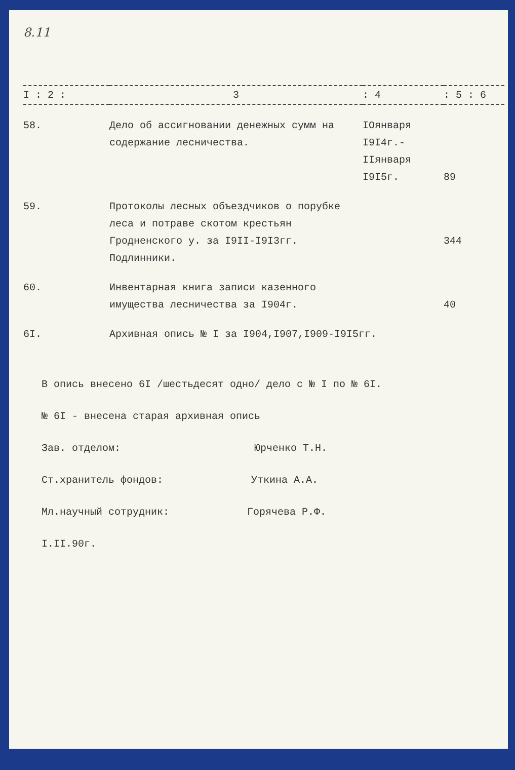8.11
| I : 2 : | 3 | : 4 | : 5 : 6 |
| --- | --- | --- | --- |
| 58. | Дело об ассигновании денежных сумм на содержание лесничества. | IОянваря I9I4г.- IIянваря I9I5г. | 89 |
| 59. | Протоколы лесных объездчиков о порубке леса и потраве скотом крестьян Гродненского у. за I9II-I9I3гг. Подлинники. | | 344 |
| 60. | Инвентарная книга записи казенного имущества лесничества за I904г. | | 40 |
| 6I. | Архивная опись № I за I904,I907,I909-I9I5гг. | | |
В опись внесено 6I /шестьдесят одно/ дело с № I по № 6I.
№ 6I - внесена старая архивная опись
Зав. отделом: Юрченко Т.Н.
Ст.хранитель фондов: Уткина А.А.
Мл.научный сотрудник: Горячева Р.Ф.
I.II.90г.